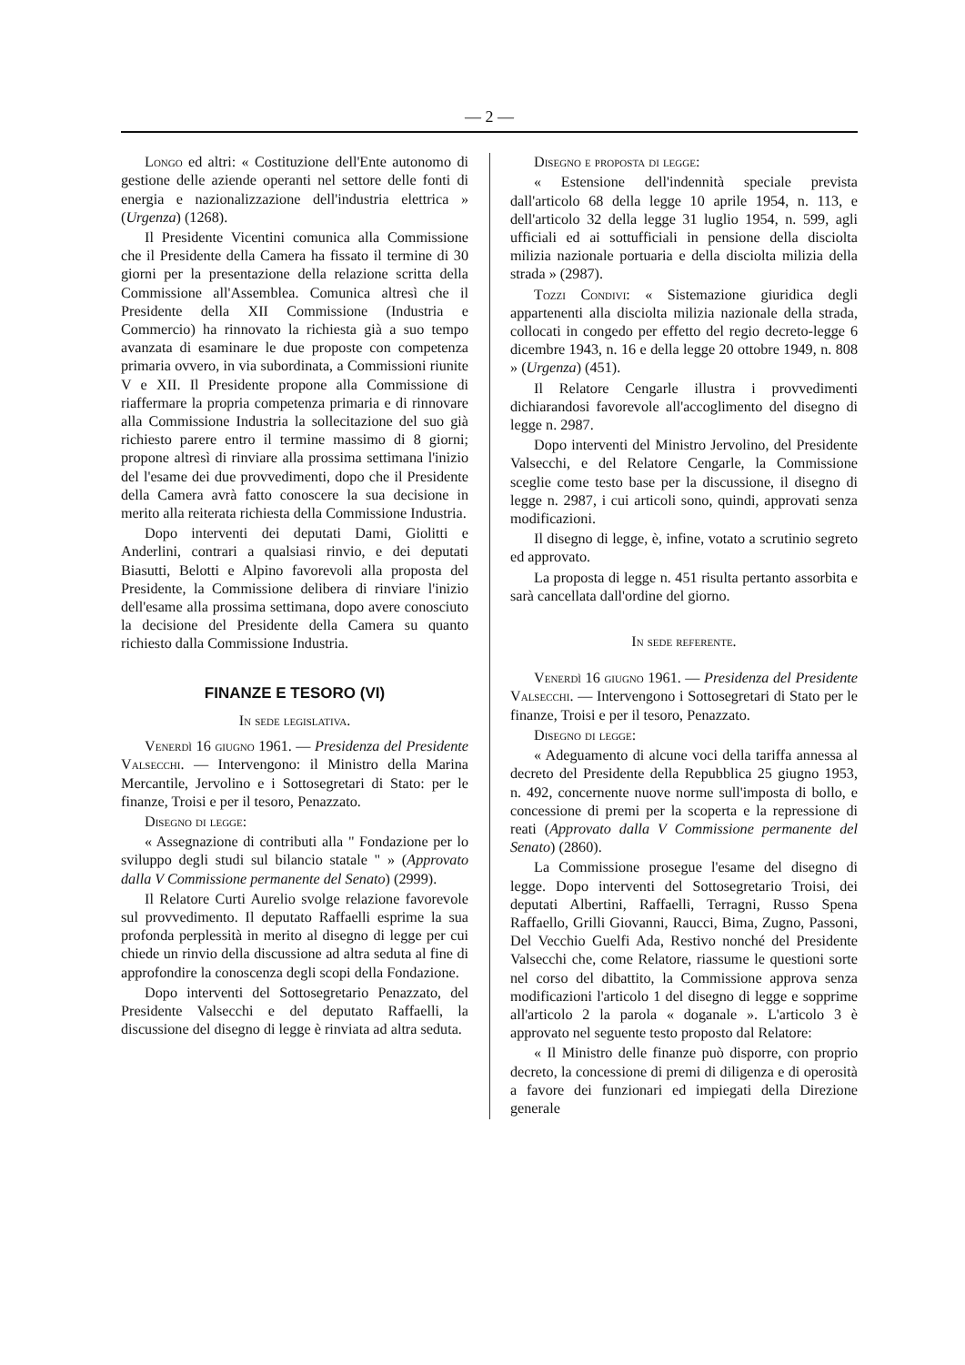— 2 —
Longo ed altri: « Costituzione dell'Ente autonomo di gestione delle aziende operanti nel settore delle fonti di energia e nazionalizzazione dell'industria elettrica » (Urgenza) (1268).
Il Presidente Vicentini comunica alla Commissione che il Presidente della Camera ha fissato il termine di 30 giorni per la presentazione della relazione scritta della Commissione all'Assemblea. Comunica altresì che il Presidente della XII Commissione (Industria e Commercio) ha rinnovato la richiesta già a suo tempo avanzata di esaminare le due proposte con competenza primaria ovvero, in via subordinata, a Commissioni riunite V e XII. Il Presidente propone alla Commissione di riaffermare la propria competenza primaria e di rinnovare alla Commissione Industria la sollecitazione del suo già richiesto parere entro il termine massimo di 8 giorni; propone altresì di rinviare alla prossima settimana l'inizio del l'esame dei due provvedimenti, dopo che il Presidente della Camera avrà fatto conoscere la sua decisione in merito alla reiterata richiesta della Commissione Industria.
Dopo interventi dei deputati Dami, Giolitti e Anderlini, contrari a qualsiasi rinvio, e dei deputati Biasutti, Belotti e Alpino favorevoli alla proposta del Presidente, la Commissione delibera di rinviare l'inizio dell'esame alla prossima settimana, dopo avere conosciuto la decisione del Presidente della Camera su quanto richiesto dalla Commissione Industria.
FINANZE E TESORO (VI)
In sede legislativa.
Venerdì 16 giugno 1961. — Presidenza del Presidente Valsecchi. — Intervengono: il Ministro della Marina Mercantile, Jervolino e i Sottosegretari di Stato: per le finanze, Troisi e per il tesoro, Penazzato.
Disegno di legge:
« Assegnazione di contributi alla " Fondazione per lo sviluppo degli studi sul bilancio statale " » (Approvato dalla V Commissione permanente del Senato) (2999).
Il Relatore Curti Aurelio svolge relazione favorevole sul provvedimento. Il deputato Raffaelli esprime la sua profonda perplessità in merito al disegno di legge per cui chiede un rinvio della discussione ad altra seduta al fine di approfondire la conoscenza degli scopi della Fondazione.
Dopo interventi del Sottosegretario Penazzato, del Presidente Valsecchi e del deputato Raffaelli, la discussione del disegno di legge è rinviata ad altra seduta.
Disegno e proposta di legge:
« Estensione dell'indennità speciale prevista dall'articolo 68 della legge 10 aprile 1954, n. 113, e dell'articolo 32 della legge 31 luglio 1954, n. 599, agli ufficiali ed ai sottufficiali in pensione della disciolta milizia nazionale portuaria e della disciolta milizia della strada » (2987).
Tozzi Condivi: « Sistemazione giuridica degli appartenenti alla disciolta milizia nazionale della strada, collocati in congedo per effetto del regio decreto-legge 6 dicembre 1943, n. 16 e della legge 20 ottobre 1949, n. 808 » (Urgenza) (451).
Il Relatore Cengarle illustra i provvedimenti dichiarandosi favorevole all'accoglimento del disegno di legge n. 2987.
Dopo interventi del Ministro Jervolino, del Presidente Valsecchi, e del Relatore Cengarle, la Commissione sceglie come testo base per la discussione, il disegno di legge n. 2987, i cui articoli sono, quindi, approvati senza modificazioni.
Il disegno di legge, è, infine, votato a scrutinio segreto ed approvato.
La proposta di legge n. 451 risulta pertanto assorbita e sarà cancellata dall'ordine del giorno.
In sede referente.
Venerdì 16 giugno 1961. — Presidenza del Presidente Valsecchi. — Intervengono i Sottosegretari di Stato per le finanze, Troisi e per il tesoro, Penazzato.
Disegno di legge:
« Adeguamento di alcune voci della tariffa annessa al decreto del Presidente della Repubblica 25 giugno 1953, n. 492, concernente nuove norme sull'imposta di bollo, e concessione di premi per la scoperta e la repressione di reati (Approvato dalla V Commissione permanente del Senato) (2860).
La Commissione prosegue l'esame del disegno di legge. Dopo interventi del Sottosegretario Troisi, dei deputati Albertini, Raffaelli, Terragni, Russo Spena Raffaello, Grilli Giovanni, Raucci, Bima, Zugno, Passoni, Del Vecchio Guelfi Ada, Restivo nonché del Presidente Valsecchi che, come Relatore, riassume le questioni sorte nel corso del dibattito, la Commissione approva senza modificazioni l'articolo 1 del disegno di legge e sopprime all'articolo 2 la parola « doganale ». L'articolo 3 è approvato nel seguente testo proposto dal Relatore:
« Il Ministro delle finanze può disporre, con proprio decreto, la concessione di premi di diligenza e di operosità a favore dei funzionari ed impiegati della Direzione generale